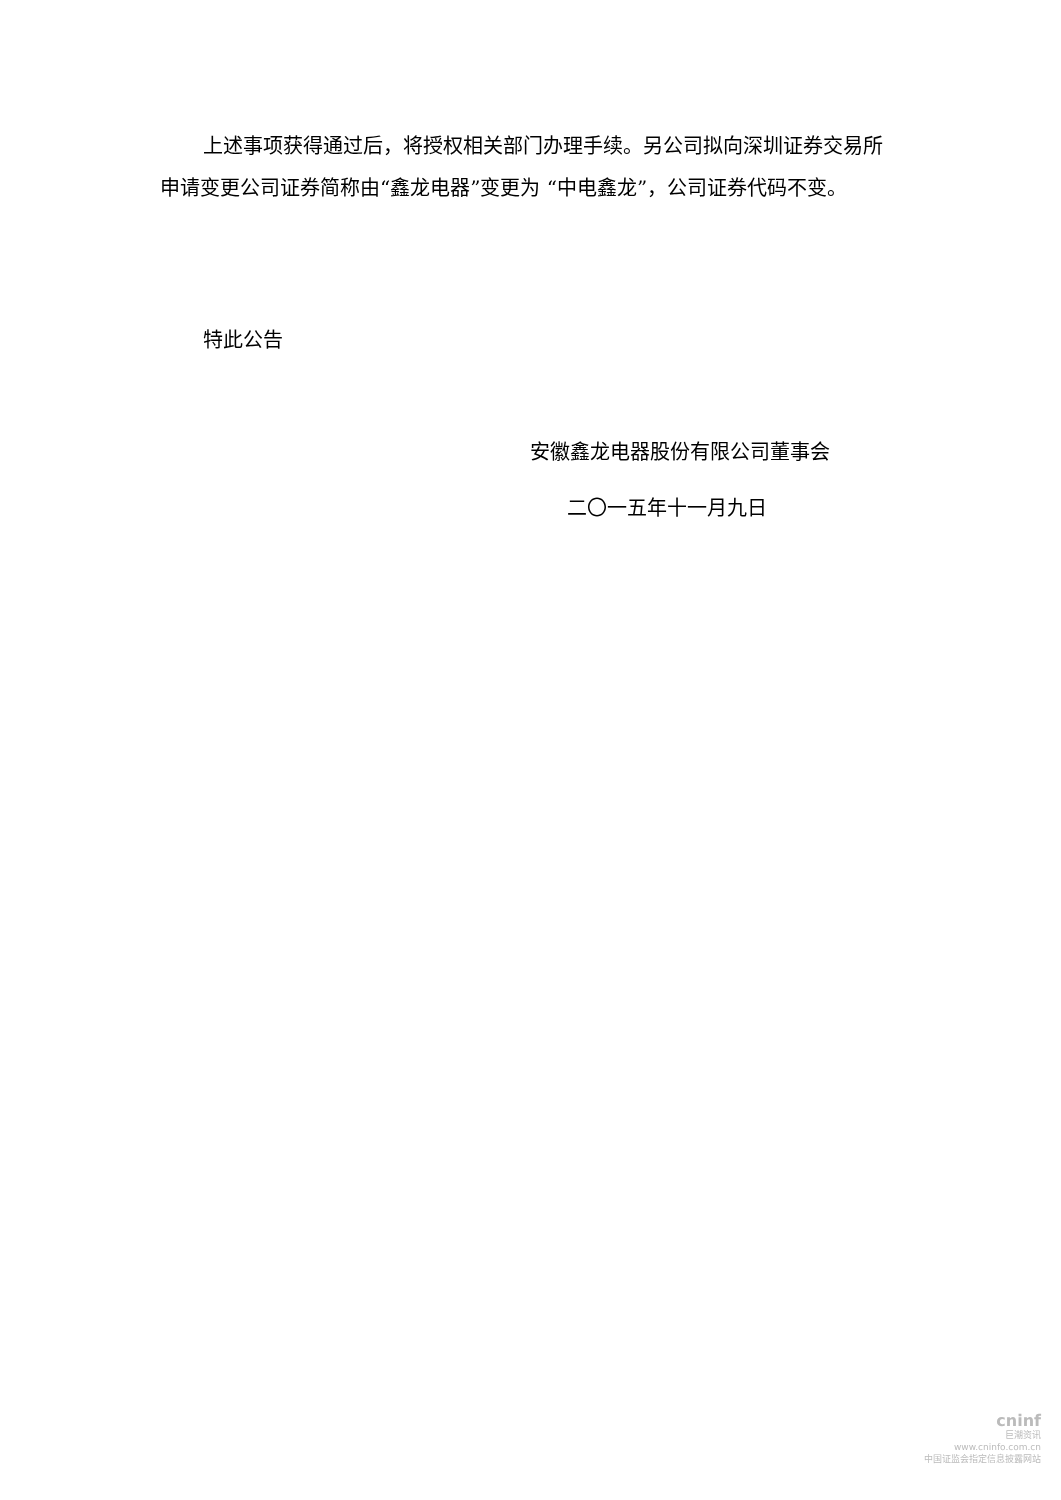上述事项获得通过后，将授权相关部门办理手续。另公司拟向深圳证券交易所申请变更公司证券简称由“鑫龙电器”变更为 “中电鑫龙”，公司证券代码不变。
特此公告
安徽鑫龙电器股份有限公司董事会
二〇一五年十一月九日
cninf
巨潮资讯
www.cninfo.com.cn
中国证监会指定信息披露网站